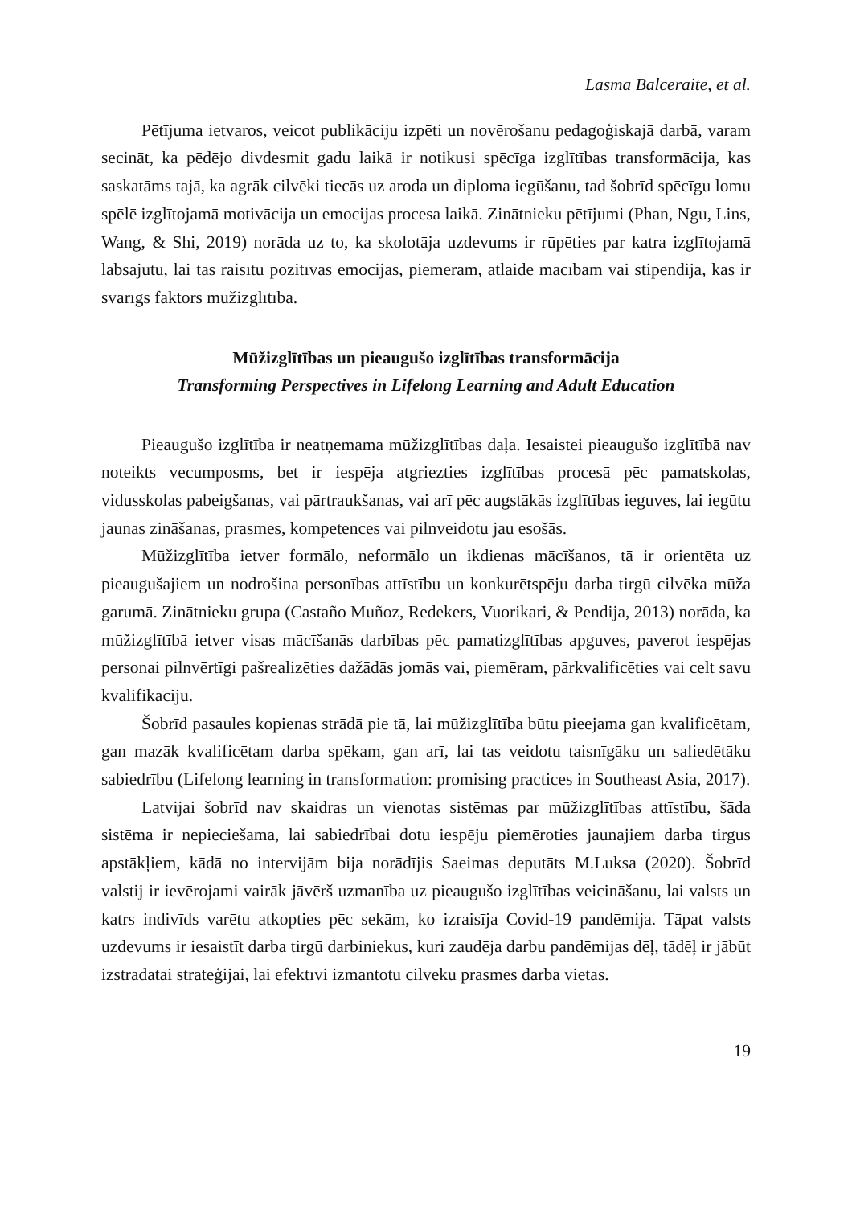Lasma Balceraite, et al.
Pētījuma ietvaros, veicot publikāciju izpēti un novērošanu pedagoģiskajā darbā, varam secināt, ka pēdējo divdesmit gadu laikā ir notikusi spēcīga izglītības transformācija, kas saskatāms tajā, ka agrāk cilvēki tiecās uz aroda un diploma iegūšanu, tad šobrīd spēcīgu lomu spēlē izglītojamā motivācija un emocijas procesa laikā. Zinātnieku pētījumi (Phan, Ngu, Lins, Wang, & Shi, 2019) norāda uz to, ka skolotāja uzdevums ir rūpēties par katra izglītojamā labsajūtu, lai tas raisītu pozitīvas emocijas, piemēram, atlaide mācībām vai stipendija, kas ir svarīgs faktors mūžizglītībā.
Mūžizglītības un pieaugušo izglītības transformācija
Transforming Perspectives in Lifelong Learning and Adult Education
Pieaugušo izglītība ir neatņemama mūžizglītības daļa. Iesaistei pieaugušo izglītībā nav noteikts vecumposms, bet ir iespēja atgriezties izglītības procesā pēc pamatskolas, vidusskolas pabeigšanas, vai pārtraukšanas, vai arī pēc augstākās izglītības ieguves, lai iegūtu jaunas zināšanas, prasmes, kompetences vai pilnveidotu jau esošās.
Mūžizglītība ietver formālo, neformālo un ikdienas mācīšanos, tā ir orientēta uz pieaugušajiem un nodrošina personības attīstību un konkurētspēju darba tirgū cilvēka mūža garumā. Zinātnieku grupa (Castaño Muñoz, Redekers, Vuorikari, & Pendija, 2013) norāda, ka mūžizglītībā ietver visas mācīšanās darbības pēc pamatizglītības apguves, paverot iespējas personai pilnvērtīgi pašrealizēties dažādās jomās vai, piemēram, pārkvalificēties vai celt savu kvalifikāciju.
Šobrīd pasaules kopienas strādā pie tā, lai mūžizglītība būtu pieejama gan kvalificētam, gan mazāk kvalificētam darba spēkam, gan arī, lai tas veidotu taisnīgāku un saliedētāku sabiedrību (Lifelong learning in transformation: promising practices in Southeast Asia, 2017).
Latvijai šobrīd nav skaidras un vienotas sistēmas par mūžizglītības attīstību, šāda sistēma ir nepieciešama, lai sabiedrībai dotu iespēju piemēroties jaunajiem darba tirgus apstākļiem, kādā no intervijām bija norādījis Saeimas deputāts M.Luksa (2020). Šobrīd valstij ir ievērojami vairāk jāvērš uzmanība uz pieaugušo izglītības veicināšanu, lai valsts un katrs indivīds varētu atkopties pēc sekām, ko izraisīja Covid-19 pandēmija. Tāpat valsts uzdevums ir iesaistīt darba tirgū darbiniekus, kuri zaudēja darbu pandēmijas dēļ, tādēļ ir jābūt izstrādātai stratēģijai, lai efektīvi izmantotu cilvēku prasmes darba vietās.
19